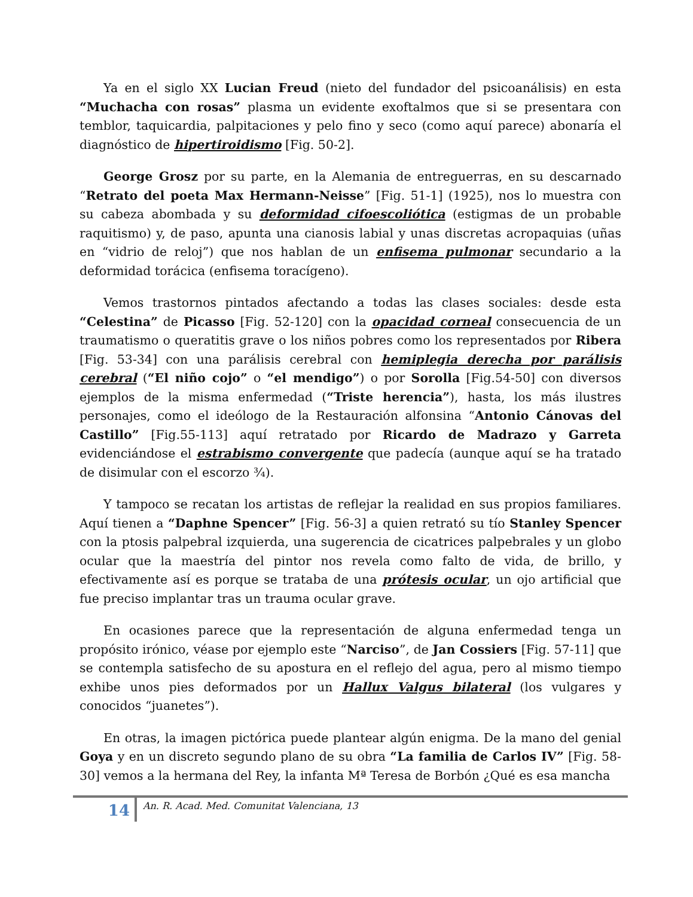Ya en el siglo XX Lucian Freud (nieto del fundador del psicoanálisis) en esta “Muchacha con rosas” plasma un evidente exoftalmos que si se presentara con temblor, taquicardia, palpitaciones y pelo fino y seco (como aquí parece) abonaría el diagnóstico de hipertiroidismo [Fig. 50-2].
George Grosz por su parte, en la Alemania de entreguerras, en su descarnado “Retrato del poeta Max Hermann-Neisse” [Fig. 51-1] (1925), nos lo muestra con su cabeza abombada y su deformidad cifoescoliótica (estigmas de un probable raquitismo) y, de paso, apunta una cianosis labial y unas discretas acropaquias (uñas en “vidrio de reloj”) que nos hablan de un enfisema pulmonar secundario a la deformidad torácica (enfisema toracígeno).
Vemos trastornos pintados afectando a todas las clases sociales: desde esta “Celestina” de Picasso [Fig. 52-120] con la opacidad corneal consecuencia de un traumatismo o queratitis grave o los niños pobres como los representados por Ribera [Fig. 53-34] con una parálisis cerebral con hemiplegia derecha por parálisis cerebral (“El niño cojo” o “el mendigo”) o por Sorolla [Fig.54-50] con diversos ejemplos de la misma enfermedad (“Triste herencia”), hasta, los más ilustres personajes, como el ideólogo de la Restauración alfonsina “Antonio Cánovas del Castillo” [Fig.55-113] aquí retratado por Ricardo de Madrazo y Garreta evidenciándose el estrabismo convergente que padecía (aunque aquí se ha tratado de disimular con el escorzo ¾).
Y tampoco se recatan los artistas de reflejar la realidad en sus propios familiares. Aquí tienen a “Daphne Spencer” [Fig. 56-3] a quien retrató su tío Stanley Spencer con la ptosis palpebral izquierda, una sugerencia de cicatrices palpebrales y un globo ocular que la maestría del pintor nos revela como falto de vida, de brillo, y efectivamente así es porque se trataba de una prótesis ocular, un ojo artificial que fue preciso implantar tras un trauma ocular grave.
En ocasiones parece que la representación de alguna enfermedad tenga un propósito irónico, véase por ejemplo este “Narciso”, de Jan Cossiers [Fig. 57-11] que se contempla satisfecho de su apostura en el reflejo del agua, pero al mismo tiempo exhibe unos pies deformados por un Hallux Valgus bilateral (los vulgares y conocidos “juanetes”).
En otras, la imagen pictórica puede plantear algún enigma. De la mano del genial Goya y en un discreto segundo plano de su obra “La familia de Carlos IV” [Fig. 58-30] vemos a la hermana del Rey, la infanta Mª Teresa de Borbón ¿Qué es esa mancha
14
An. R. Acad. Med. Comunitat Valenciana, 13